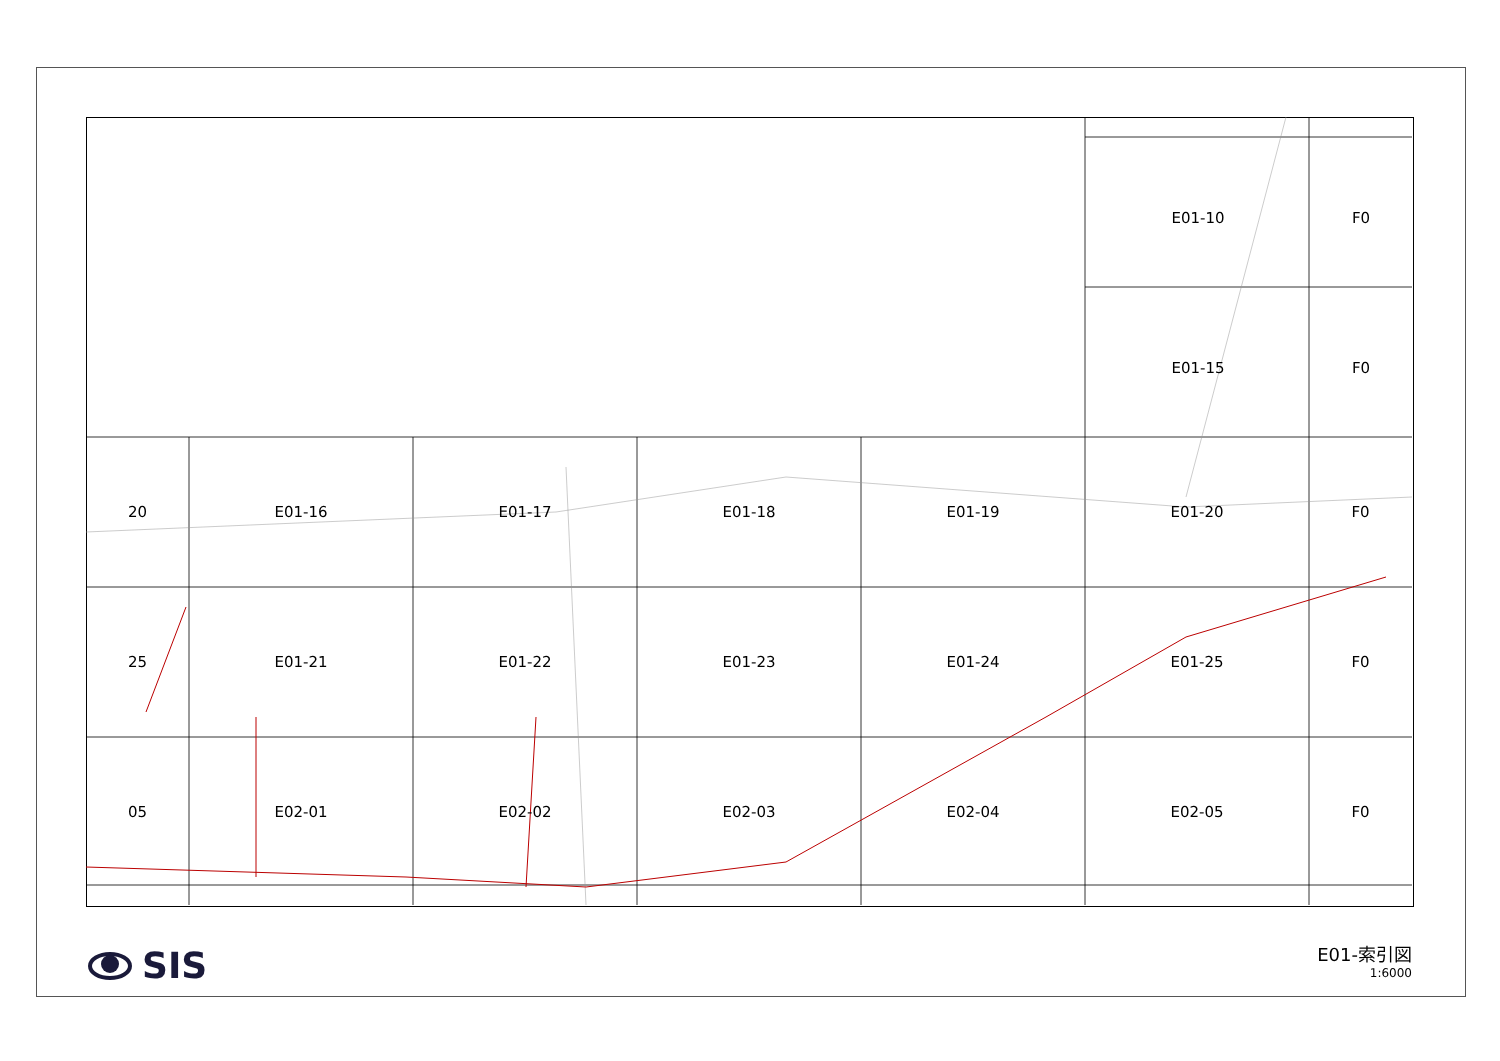E01-10
F0
E01-15
F0
20
E01-16
E01-17
E01-18
E01-19
E01-20
F0
25
E01-21
E01-22
E01-23
E01-24
E01-25
F0
05
E02-01
E02-02
E02-03
E02-04
E02-05
F0
SIS E01-索引図
1:6000